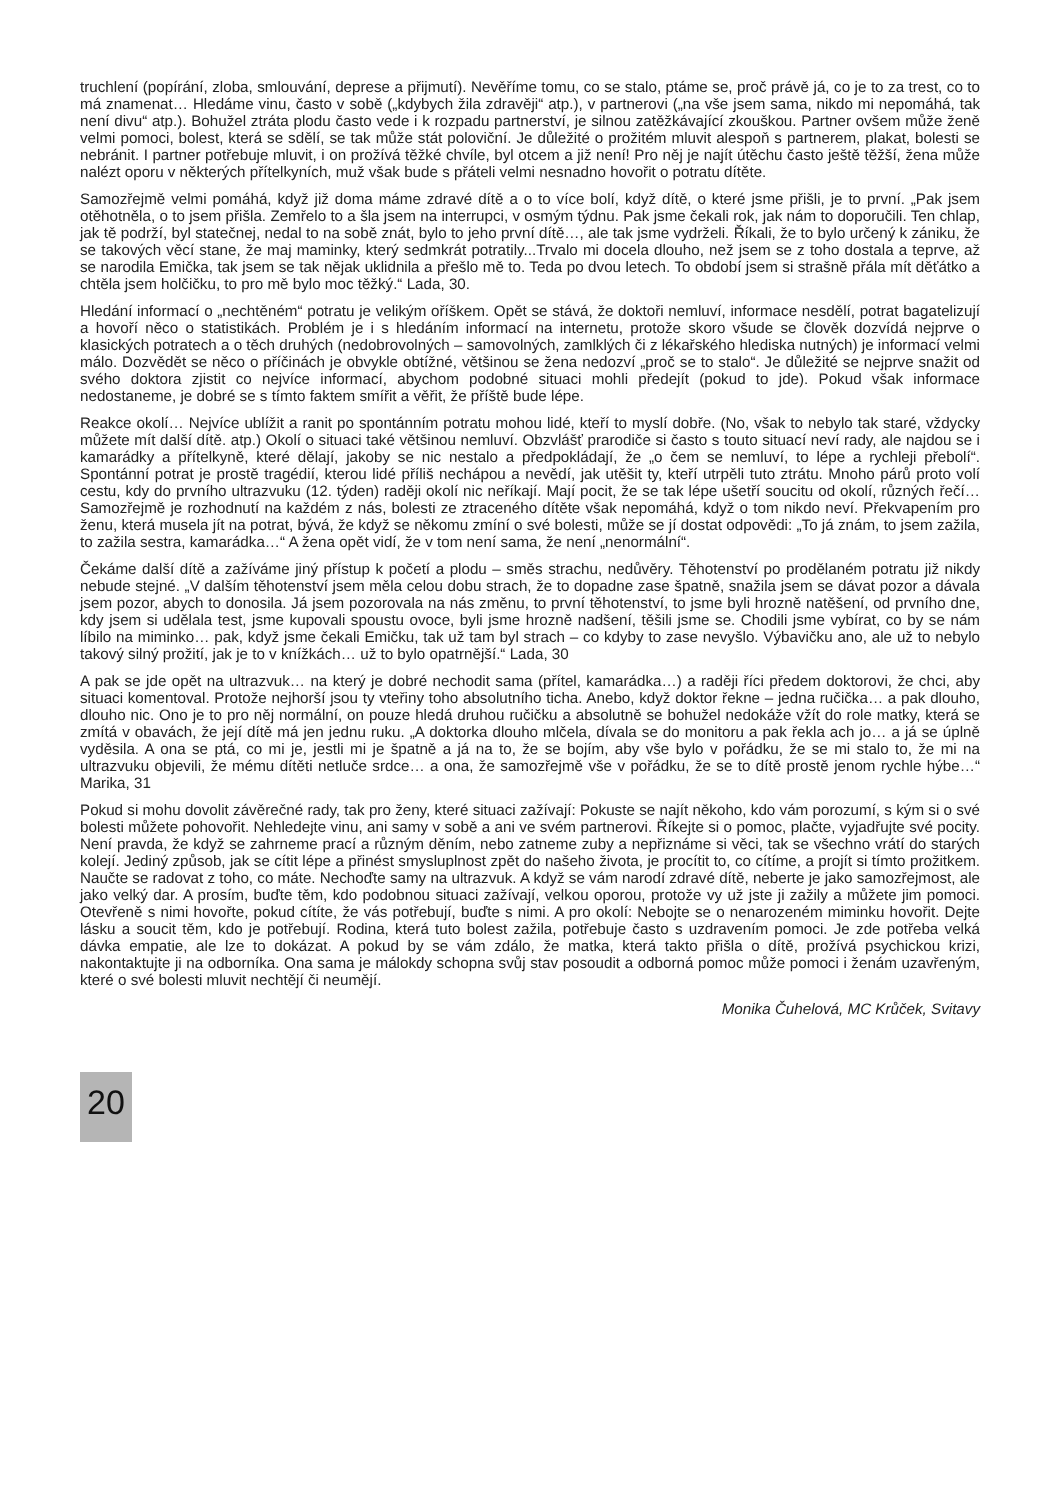truchlení (popírání, zloba, smlouvání, deprese a přijmutí). Nevěříme tomu, co se stalo, ptáme se, proč právě já, co je to za trest, co to má znamenat… Hledáme vinu, často v sobě („kdybych žila zdravěji“ atp.), v partnerovi („na vše jsem sama, nikdo mi nepomáhá, tak není divu“ atp.). Bohužel ztráta plodu často vede i k rozpadu partnerství, je silnou zatěžkávající zkouškou. Partner ovšem může ženě velmi pomoci, bolest, která se sdělí, se tak může stát poloviční. Je důležité o prožitém mluvit alespoň s partnerem, plakat, bolesti se nebránit. I partner potřebuje mluvit, i on prožívá těžké chvíle, byl otcem a již není! Pro něj je najít útěchu často ještě těžší, žena může nalézt oporu v některých přítelkyních, muž však bude s přáteli velmi nesnadno hovořit o potratu dítěte.
Samozřejmě velmi pomáhá, když již doma máme zdravé dítě a o to více bolí, když dítě, o které jsme přišli, je to první. „Pak jsem otěhotněla, o to jsem přišla. Zemřelo to a šla jsem na interrupci, v osmým týdnu. Pak jsme čekali rok, jak nám to doporučili. Ten chlap, jak tě podrží, byl statečnej, nedal to na sobě znát, bylo to jeho první dítě…, ale tak jsme vydrželi. Říkali, že to bylo určený k zániku, že se takových věcí stane, že maj maminky, který sedmkrát potratily...Trvalo mi docela dlouho, než jsem se z toho dostala a teprve, až se narodila Emička, tak jsem se tak nějak uklidnila a přešlo mě to. Teda po dvou letech. To období jsem si strašně přála mít děťátko a chtěla jsem holčičku, to pro mě bylo moc těžký.“ Lada, 30.
Hledání informací o „nechtěném“ potratu je velikým oříškem. Opět se stává, že doktoři nemluví, informace nesdělí, potrat bagatelizují a hovoří něco o statistikách. Problém je i s hledáním informací na internetu, protože skoro všude se člověk dozvídá nejprve o klasických potratech a o těch druhých (nedobrovolných – samovolných, zamlklých či z lékařského hlediska nutných) je informací velmi málo. Dozvědět se něco o příčinách je obvykle obtížné, většinou se žena nedozví „proč se to stalo“. Je důležité se nejprve snažit od svého doktora zjistit co nejvíce informací, abychom podobné situaci mohli předejít (pokud to jde). Pokud však informace nedostaneme, je dobré se s tímto faktem smířit a věřit, že příště bude lépe.
Reakce okolí… Nejvíce ublížit a ranit po spontánním potratu mohou lidé, kteří to myslí dobře. (No, však to nebylo tak staré, vždycky můžete mít další dítě. atp.) Okolí o situaci také většinou nemluví. Obzvlášť prarodiče si často s touto situací neví rady, ale najdou se i kamarádky a přítelkyně, které dělají, jakoby se nic nestalo a předpokládají, že „o čem se nemluví, to lépe a rychleji přebolí“. Spontánní potrat je prostě tragédií, kterou lidé příliš nechápou a nevědí, jak utěšit ty, kteří utrpěli tuto ztrátu. Mnoho párů proto volí cestu, kdy do prvního ultrazvuku (12. týden) raději okolí nic neříkají. Mají pocit, že se tak lépe ušetří soucitu od okolí, různých řečí… Samozřejmě je rozhodnutí na každém z nás, bolesti ze ztraceného dítěte však nepomáhá, když o tom nikdo neví. Překvapením pro ženu, která musela jít na potrat, bývá, že když se někomu zmíní o své bolesti, může se jí dostat odpovědi: „To já znám, to jsem zažila, to zažila sestra, kamarádka…“ A žena opět vidí, že v tom není sama, že není „nenormální“.
Čekáme další dítě a zažíváme jiný přístup k početí a plodu – směs strachu, nedůvěry. Těhotenství po prodělaném potratu již nikdy nebude stejné. „V dalším těhotenství jsem měla celou dobu strach, že to dopadne zase špatně, snažila jsem se dávat pozor a dávala jsem pozor, abych to donosila. Já jsem pozorovala na nás změnu, to první těhotenství, to jsme byli hrozně natěšení, od prvního dne, kdy jsem si udělala test, jsme kupovali spoustu ovoce, byli jsme hrozně nadšení, těšili jsme se. Chodili jsme vybírat, co by se nám líbilo na miminko… pak, když jsme čekali Emičku, tak už tam byl strach – co kdyby to zase nevyšlo. Výbavičku ano, ale už to nebylo takový silný prožití, jak je to v knížkách… už to bylo opatrnější.“ Lada, 30
A pak se jde opět na ultrazvuk… na který je dobré nechodit sama (přítel, kamarádka…) a raději říci předem doktorovi, že chci, aby situaci komentoval. Protože nejhorší jsou ty vteřiny toho absolutního ticha. Anebo, když doktor řekne – jedna ručička… a pak dlouho, dlouho nic. Ono je to pro něj normální, on pouze hledá druhou ručičku a absolutně se bohužel nedokáže vžít do role matky, která se zmítá v obavách, že její dítě má jen jednu ruku. „A doktorka dlouho mlčela, dívala se do monitoru a pak řekla ach jo… a já se úplně vyděsila. A ona se ptá, co mi je, jestli mi je špatně a já na to, že se bojím, aby vše bylo v pořádku, že se mi stalo to, že mi na ultrazvuku objevili, že mému dítěti netluče srdce… a ona, že samozřejmě vše v pořádku, že se to dítě prostě jenom rychle hýbe…“ Marika, 31
Pokud si mohu dovolit závěrečné rady, tak pro ženy, které situaci zažívají: Pokuste se najít někoho, kdo vám porozumí, s kým si o své bolesti můžete pohovořit. Nehledejte vinu, ani samy v sobě a ani ve svém partnerovi. Říkejte si o pomoc, plačte, vyjadřujte své pocity. Není pravda, že když se zahrneme prací a různým děním, nebo zatneme zuby a nepřiznáme si věci, tak se všechno vrátí do starých kolejí. Jediný způsob, jak se cítit lépe a přinést smysluplnost zpět do našeho života, je procítit to, co cítíme, a projít si tímto prožitkem. Naučte se radovat z toho, co máte. Nechoďte samy na ultrazvuk. A když se vám narodí zdravé dítě, neberte je jako samozřejmost, ale jako velký dar. A prosím, buďte těm, kdo podobnou situaci zažívají, velkou oporou, protože vy už jste ji zažily a můžete jim pomoci. Otevřeně s nimi hovořte, pokud cítíte, že vás potřebují, buďte s nimi. A pro okolí: Nebojte se o nenarozeném miminku hovořit. Dejte lásku a soucit těm, kdo je potřebují. Rodina, která tuto bolest zažila, potřebuje často s uzdravením pomoci. Je zde potřeba velká dávka empatie, ale lze to dokázat. A pokud by se vám zdálo, že matka, která takto přišla o dítě, prožívá psychickou krizi, nakontaktujte ji na odborníka. Ona sama je málokdy schopna svůj stav posoudit a odborná pomoc může pomoci i ženám uzavřeným, které o své bolesti mluvit nechtějí či neumějí.
Monika Čuhelová, MC Krůček, Svitavy
20